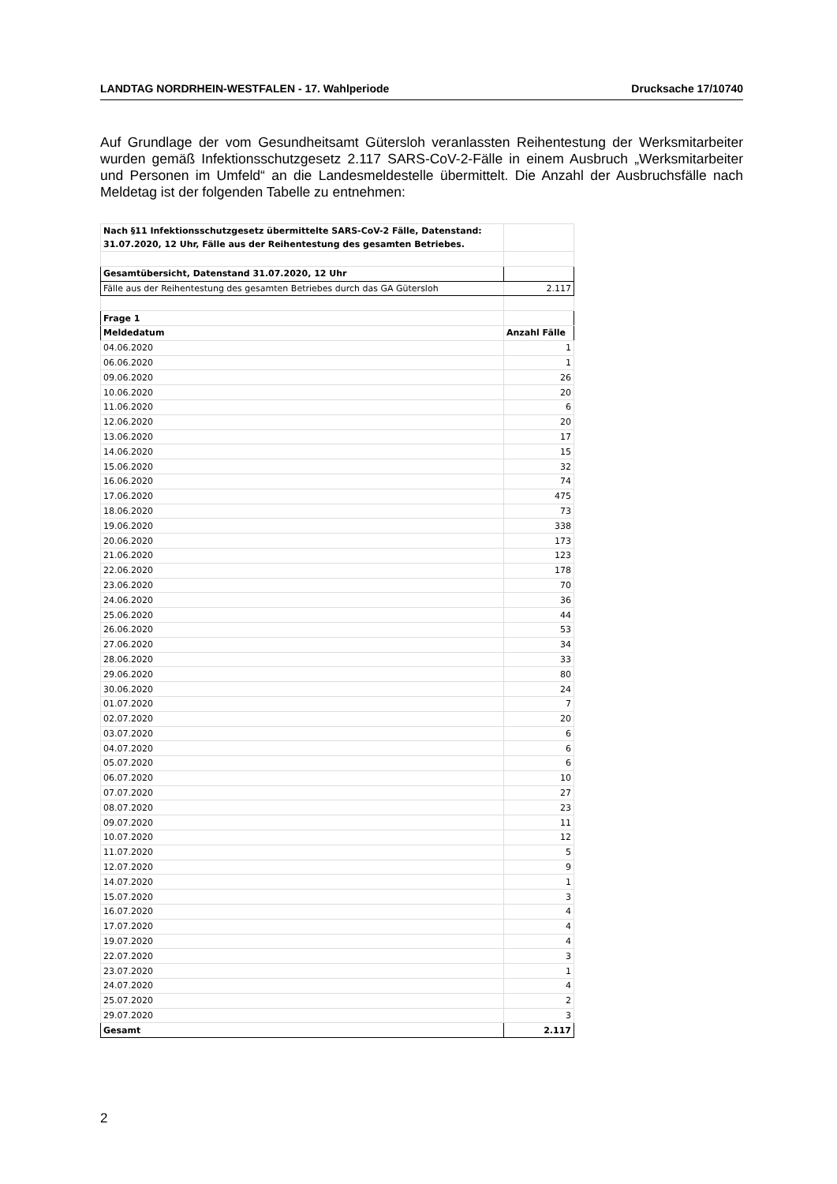LANDTAG NORDRHEIN-WESTFALEN - 17. Wahlperiode Drucksache 17/10740
Auf Grundlage der vom Gesundheitsamt Gütersloh veranlassten Reihentestung der Werksmitarbeiter wurden gemäß Infektionsschutzgesetz 2.117 SARS-CoV-2-Fälle in einem Ausbruch „Werksmitarbeiter und Personen im Umfeld“ an die Landesmeldestelle übermittelt. Die Anzahl der Ausbruchsfälle nach Meldetag ist der folgenden Tabelle zu entnehmen:
| Nach §11 Infektionsschutzgesetz übermittelte SARS-CoV-2 Fälle, Datenstand: 31.07.2020, 12 Uhr, Fälle aus der Reihentestung des gesamten Betriebes. | |
| Gesamtübersicht, Datenstand 31.07.2020, 12 Uhr | |
| Fälle aus der Reihentestung des gesamten Betriebes durch das GA Gütersloh | 2.117 |
| Frage 1 | |
| Meldedatum | Anzahl Fälle |
| 04.06.2020 | 1 |
| 06.06.2020 | 1 |
| 09.06.2020 | 26 |
| 10.06.2020 | 20 |
| 11.06.2020 | 6 |
| 12.06.2020 | 20 |
| 13.06.2020 | 17 |
| 14.06.2020 | 15 |
| 15.06.2020 | 32 |
| 16.06.2020 | 74 |
| 17.06.2020 | 475 |
| 18.06.2020 | 73 |
| 19.06.2020 | 338 |
| 20.06.2020 | 173 |
| 21.06.2020 | 123 |
| 22.06.2020 | 178 |
| 23.06.2020 | 70 |
| 24.06.2020 | 36 |
| 25.06.2020 | 44 |
| 26.06.2020 | 53 |
| 27.06.2020 | 34 |
| 28.06.2020 | 33 |
| 29.06.2020 | 80 |
| 30.06.2020 | 24 |
| 01.07.2020 | 7 |
| 02.07.2020 | 20 |
| 03.07.2020 | 6 |
| 04.07.2020 | 6 |
| 05.07.2020 | 6 |
| 06.07.2020 | 10 |
| 07.07.2020 | 27 |
| 08.07.2020 | 23 |
| 09.07.2020 | 11 |
| 10.07.2020 | 12 |
| 11.07.2020 | 5 |
| 12.07.2020 | 9 |
| 14.07.2020 | 1 |
| 15.07.2020 | 3 |
| 16.07.2020 | 4 |
| 17.07.2020 | 4 |
| 19.07.2020 | 4 |
| 22.07.2020 | 3 |
| 23.07.2020 | 1 |
| 24.07.2020 | 4 |
| 25.07.2020 | 2 |
| 29.07.2020 | 3 |
| Gesamt | 2.117 |
2